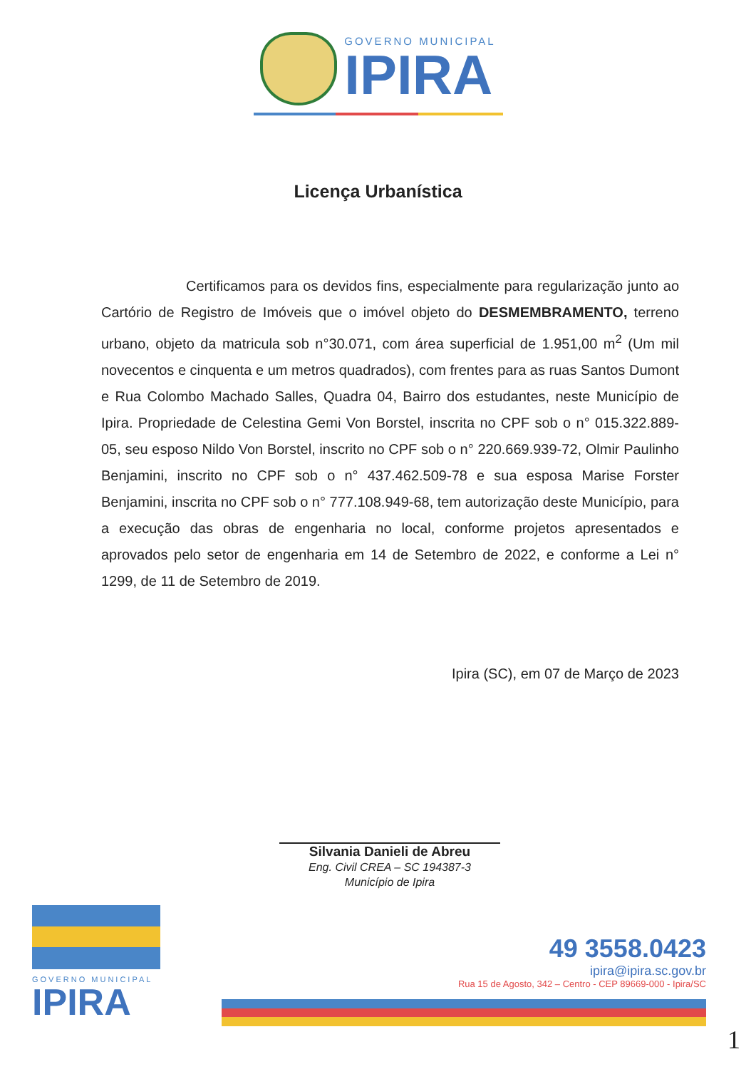GOVERNO MUNICIPAL
IPIRA
Licença Urbanística
Certificamos para os devidos fins, especialmente para regularização junto ao Cartório de Registro de Imóveis que o imóvel objeto do DESMEMBRAMENTO, terreno urbano, objeto da matricula sob n°30.071, com área superficial de 1.951,00 m<sup>2</sup> (Um mil novecentos e cinquenta e um metros quadrados), com frentes para as ruas Santos Dumont e Rua Colombo Machado Salles, Quadra 04, Bairro dos estudantes, neste Município de Ipira. Propriedade de Celestina Gemi Von Borstel, inscrita no CPF sob o n° 015.322.889-05, seu esposo Nildo Von Borstel, inscrito no CPF sob o n° 220.669.939-72, Olmir Paulinho Benjamini, inscrito no CPF sob o n° 437.462.509-78 e sua esposa Marise Forster Benjamini, inscrita no CPF sob o n° 777.108.949-68, tem autorização deste Município, para a execução das obras de engenharia no local, conforme projetos apresentados e aprovados pelo setor de engenharia em 14 de Setembro de 2022, e conforme a Lei n° 1299, de 11 de Setembro de 2019.
Ipira (SC), em 07 de Março de 2023
Silvania Danieli de Abreu
Eng. Civil CREA – SC 194387-3
Município de Ipira
GOVERNO MUNICIPAL
IPIRA
49 3558.0423
ipira@ipira.sc.gov.br
Rua 15 de Agosto, 342 – Centro - CEP 89669-000 - Ipira/SC
1